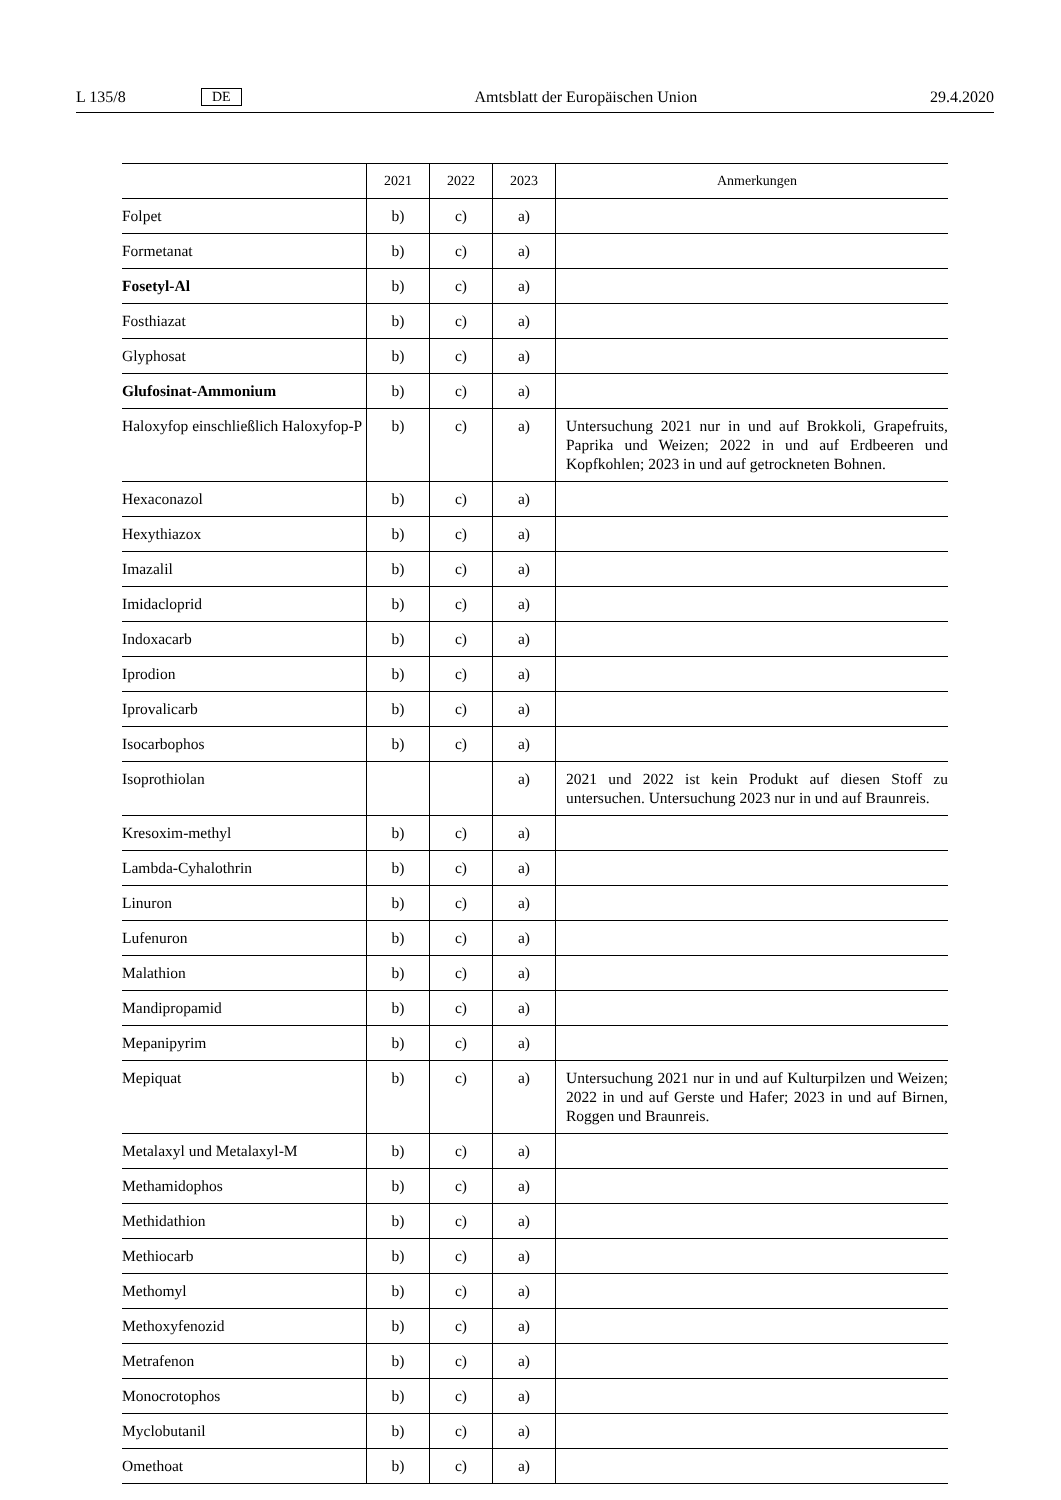L 135/8 DE Amtsblatt der Europäischen Union 29.4.2020
| | 2021 | 2022 | 2023 | Anmerkungen |
| --- | --- | --- | --- | --- |
| Folpet | b) | c) | a) | |
| Formetanat | b) | c) | a) | |
| Fosetyl-Al | b) | c) | a) | |
| Fosthiazat | b) | c) | a) | |
| Glyphosat | b) | c) | a) | |
| Glufosinat-Ammonium | b) | c) | a) | |
| Haloxyfop einschließlich Haloxyfop-P | b) | c) | a) | Untersuchung 2021 nur in und auf Brokkoli, Grapefruits, Paprika und Weizen; 2022 in und auf Erdbeeren und Kopfkohlen; 2023 in und auf getrockneten Bohnen. |
| Hexaconazol | b) | c) | a) | |
| Hexythiazox | b) | c) | a) | |
| Imazalil | b) | c) | a) | |
| Imidacloprid | b) | c) | a) | |
| Indoxacarb | b) | c) | a) | |
| Iprodion | b) | c) | a) | |
| Iprovalicarb | b) | c) | a) | |
| Isocarbophos | b) | c) | a) | |
| Isoprothiolan | | | a) | 2021 und 2022 ist kein Produkt auf diesen Stoff zu untersuchen. Untersuchung 2023 nur in und auf Braunreis. |
| Kresoxim-methyl | b) | c) | a) | |
| Lambda-Cyhalothrin | b) | c) | a) | |
| Linuron | b) | c) | a) | |
| Lufenuron | b) | c) | a) | |
| Malathion | b) | c) | a) | |
| Mandipropamid | b) | c) | a) | |
| Mepanipyrim | b) | c) | a) | |
| Mepiquat | b) | c) | a) | Untersuchung 2021 nur in und auf Kulturpilzen und Weizen; 2022 in und auf Gerste und Hafer; 2023 in und auf Birnen, Roggen und Braunreis. |
| Metalaxyl und Metalaxyl-M | b) | c) | a) | |
| Methamidophos | b) | c) | a) | |
| Methidathion | b) | c) | a) | |
| Methiocarb | b) | c) | a) | |
| Methomyl | b) | c) | a) | |
| Methoxyfenozid | b) | c) | a) | |
| Metrafenon | b) | c) | a) | |
| Monocrotophos | b) | c) | a) | |
| Myclobutanil | b) | c) | a) | |
| Omethoat | b) | c) | a) | |